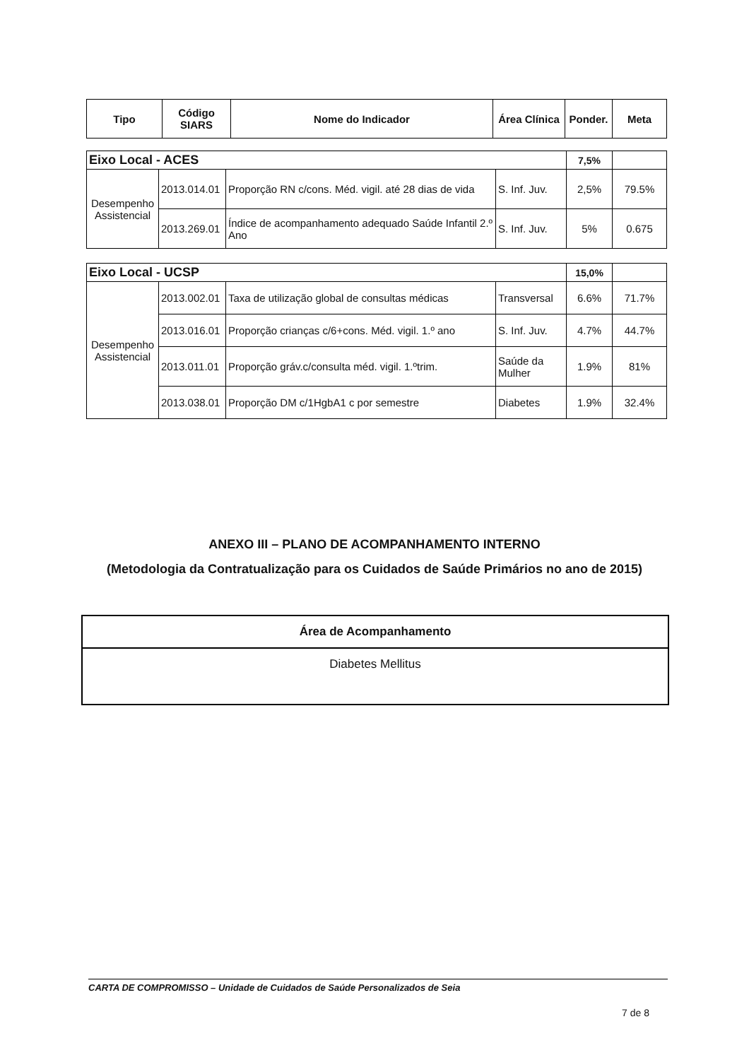| Tipo | Código SIARS | Nome do Indicador | Área Clínica | Ponder. | Meta |
| --- | --- | --- | --- | --- | --- |
| Eixo Local - ACES | | | | 7,5% | |
| Desempenho Assistencial | 2013.014.01 | Proporção RN c/cons. Méd. vigil. até 28 dias de vida | S. Inf. Juv. | 2,5% | 79.5% |
| | 2013.269.01 | Índice de acompanhamento adequado Saúde Infantil 2.º Ano | S. Inf. Juv. | 5% | 0.675 |
| Eixo Local - UCSP | | | | 15,0% | |
| Desempenho Assistencial | 2013.002.01 | Taxa de utilização global de consultas médicas | Transversal | 6.6% | 71.7% |
| | 2013.016.01 | Proporção crianças c/6+cons. Méd. vigil. 1.º ano | S. Inf. Juv. | 4.7% | 44.7% |
| | 2013.011.01 | Proporção gráv.c/consulta méd. vigil. 1.ºtrim. | Saúde da Mulher | 1.9% | 81% |
| | 2013.038.01 | Proporção DM c/1HgbA1 c por semestre | Diabetes | 1.9% | 32.4% |
ANEXO III – PLANO DE ACOMPANHAMENTO INTERNO
(Metodologia da Contratualização para os Cuidados de Saúde Primários no ano de 2015)
| Área de Acompanhamento |
| --- |
| Diabetes Mellitus |
CARTA DE COMPROMISSO – Unidade de Cuidados de Saúde Personalizados de Seia
7 de 8